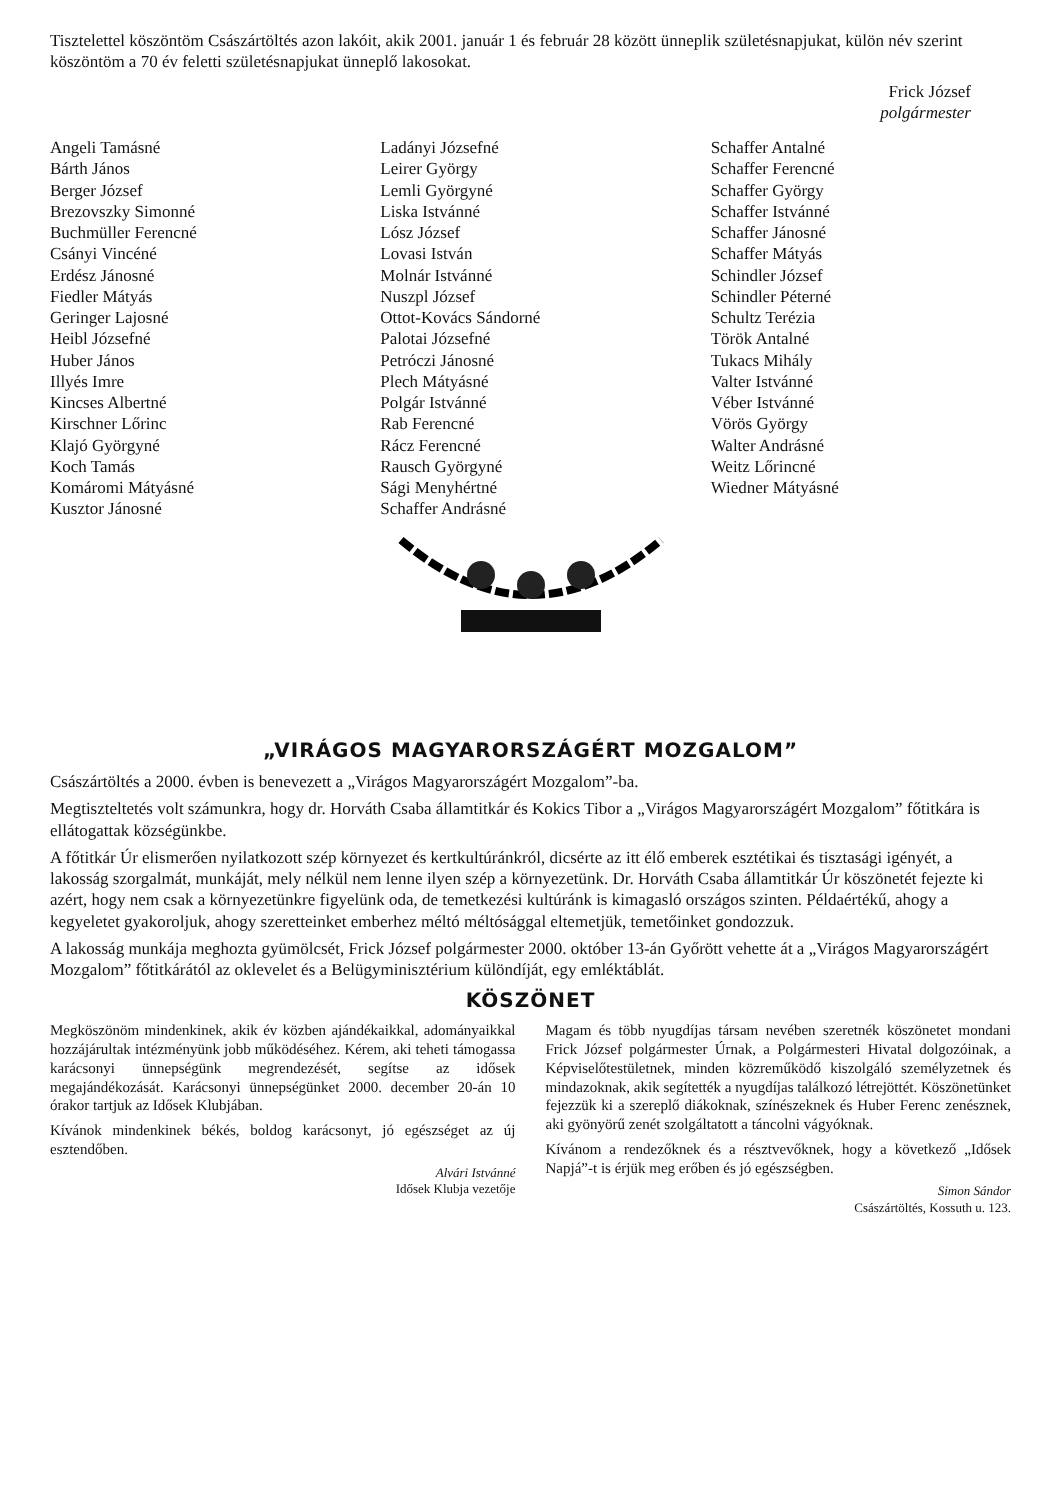Tisztelettel köszöntöm Császártöltés azon lakóit, akik 2001. január 1 és február 28 között ünneplik születésnapjukat, külön név szerint köszöntöm a 70 év feletti születésnapjukat ünneplő lakosokat.
Frick József
polgármester
Angeli Tamásné
Bárth János
Berger József
Brezovszky Simonné
Buchmüller Ferencné
Csányi Vincéné
Erdész Jánosné
Fiedler Mátyás
Geringer Lajosné
Heibl Józsefné
Huber János
Illyés Imre
Kincses Albertné
Kirschner Lőrinc
Klajó Györgyné
Koch Tamás
Komáromi Mátyásné
Kusztor Jánosné
Ladányi Józsefné
Leirer György
Lemli Györgyné
Liska Istvánné
Lósz József
Lovasi István
Molnár Istvánné
Nuszpl József
Ottot-Kovács Sándorné
Palotai Józsefné
Petróczi Jánosné
Plech Mátyásné
Polgár Istvánné
Rab Ferencné
Rácz Ferencné
Rausch Györgyné
Sági Menyhértné
Schaffer Andrásné
Schaffer Antalné
Schaffer Ferencné
Schaffer György
Schaffer Istvánné
Schaffer Jánosné
Schaffer Mátyás
Schindler József
Schindler Péterné
Schultz Terézia
Török Antalné
Tukacs Mihály
Valter Istvánné
Véber Istvánné
Vörös György
Walter Andrásné
Weitz Lőrincné
Wiedner Mátyásné
„VIRÁGOS MAGYARORSZÁGÉRT MOZGALOM”
Császártöltés a 2000. évben is benevezett a „Virágos Magyarországért Mozgalom”-ba.
Megtiszteltetés volt számunkra, hogy dr. Horváth Csaba államtitkár és Kokics Tibor a „Virágos Magyarországért Mozgalom” főtitkára is ellátogattak községünkbe.
A főtitkár Úr elismerően nyilatkozott szép környezet és kertkultúránkról, dicsérte az itt élő emberek esztétikai és tisztasági igényét, a lakosság szorgalmát, munkáját, mely nélkül nem lenne ilyen szép a környezetünk. Dr. Horváth Csaba államtitkár Úr köszönetét fejezte ki azért, hogy nem csak a környezetünkre figyelünk oda, de temetkezési kultúránk is kimagasló országos szinten. Példaértékű, ahogy a kegyeletet gyakoroljuk, ahogy szeretteinket emberhez méltó méltósággal eltemetjük, temetőinket gondozzuk.
A lakosság munkája meghozta gyümölcsét, Frick József polgármester 2000. október 13-án Győrött vehette át a „Virágos Magyarországért Mozgalom” főtitkárától az oklevelet és a Belügyminisztérium különdíját, egy emléktáblát.
KÖSZÖNET
Megköszönöm mindenkinek, akik év közben ajándékaikkal, adományaikkal hozzájárultak intézményünk jobb működéséhez. Kérem, aki teheti támogassa karácsonyi ünnepségünk megrendezését, segítse az idősek megajándékozását. Karácsonyi ünnepségünket 2000. december 20-án 10 órakor tartjuk az Idősek Klubjában.
Kívánok mindenkinek békés, boldog karácsonyt, jó egészséget az új esztendőben.
Alvári Istvánné
Idősek Klubja vezetője
Magam és több nyugdíjas társam nevében szeretnék köszönetet mondani Frick József polgármester Úrnak, a Polgármesteri Hivatal dolgozóinak, a Képviselőtestületnek, minden közreműködő kiszolgáló személyzetnek és mindazoknak, akik segítették a nyugdíjas találkozó létrejöttét. Köszönetünket fejezzük ki a szereplő diákoknak, színészeknek és Huber Ferenc zenésznek, aki gyönyörű zenét szolgáltatott a táncolni vágyóknak.
Kívánom a rendezőknek és a résztvevőknek, hogy a következő „Idősek Napjá”-t is érjük meg erőben és jó egészségben.
Simon Sándor
Császártöltés, Kossuth u. 123.